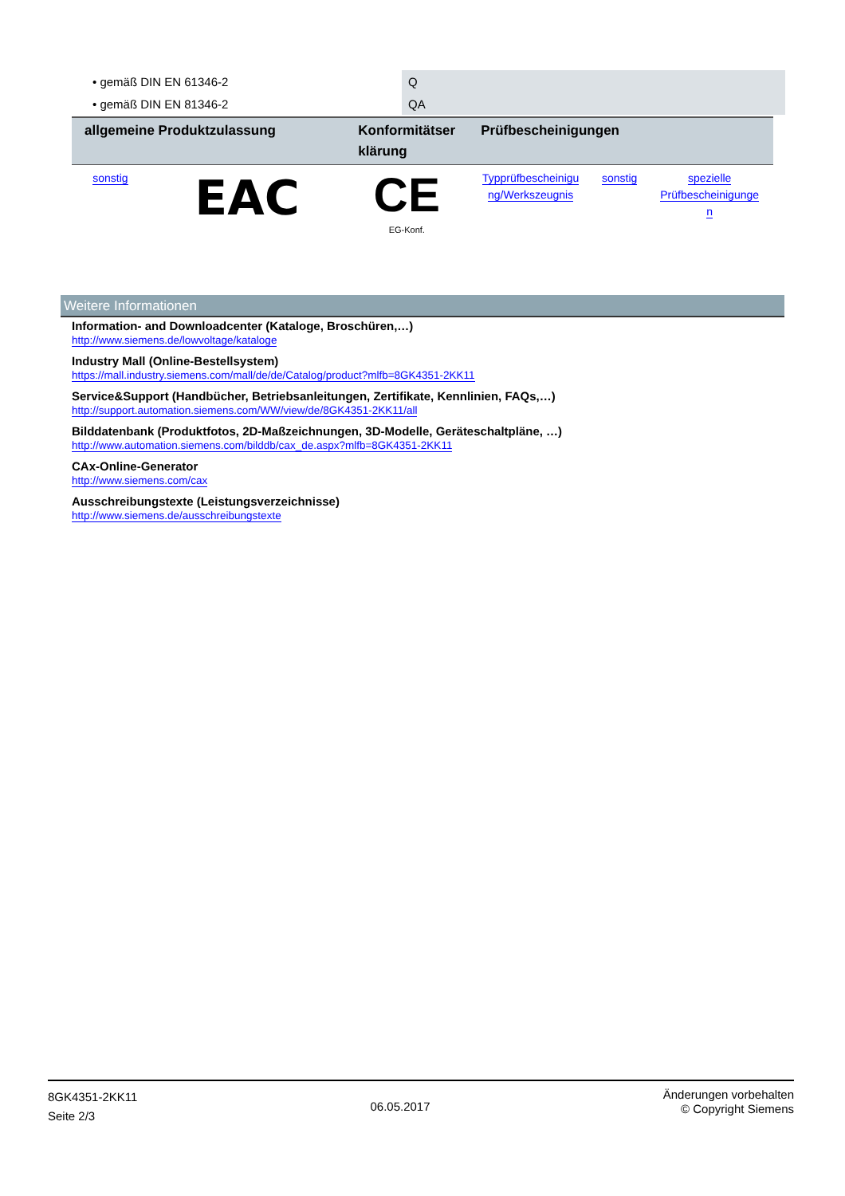| • gemäß DIN EN 61346-2 | Q |
| • gemäß DIN EN 81346-2 | QA |
| allgemeine Produktzulassung | | Konformitätser klärung | Prüfbescheinigungen | | |
| --- | --- | --- | --- | --- | --- |
| sonstig | EAC | CE EG-Konf. | Typprüfbescheinigu ng/Werkszeugnis | sonstig | spezielle Prüfbescheinigunge n |
Weitere Informationen
Information- and Downloadcenter (Kataloge, Broschüren,…)
http://www.siemens.de/lowvoltage/kataloge
Industry Mall (Online-Bestellsystem)
https://mall.industry.siemens.com/mall/de/de/Catalog/product?mlfb=8GK4351-2KK11
Service&Support (Handbücher, Betriebsanleitungen, Zertifikate, Kennlinien, FAQs,…)
http://support.automation.siemens.com/WW/view/de/8GK4351-2KK11/all
Bilddatenbank (Produktfotos, 2D-Maßzeichnungen, 3D-Modelle, Geräteschaltpläne, …)
http://www.automation.siemens.com/bilddb/cax_de.aspx?mlfb=8GK4351-2KK11
CAx-Online-Generator
http://www.siemens.com/cax
Ausschreibungstexte (Leistungsverzeichnisse)
http://www.siemens.de/ausschreibungstexte
8GK4351-2KK11
Seite 2/3
06.05.2017
Änderungen vorbehalten
© Copyright Siemens